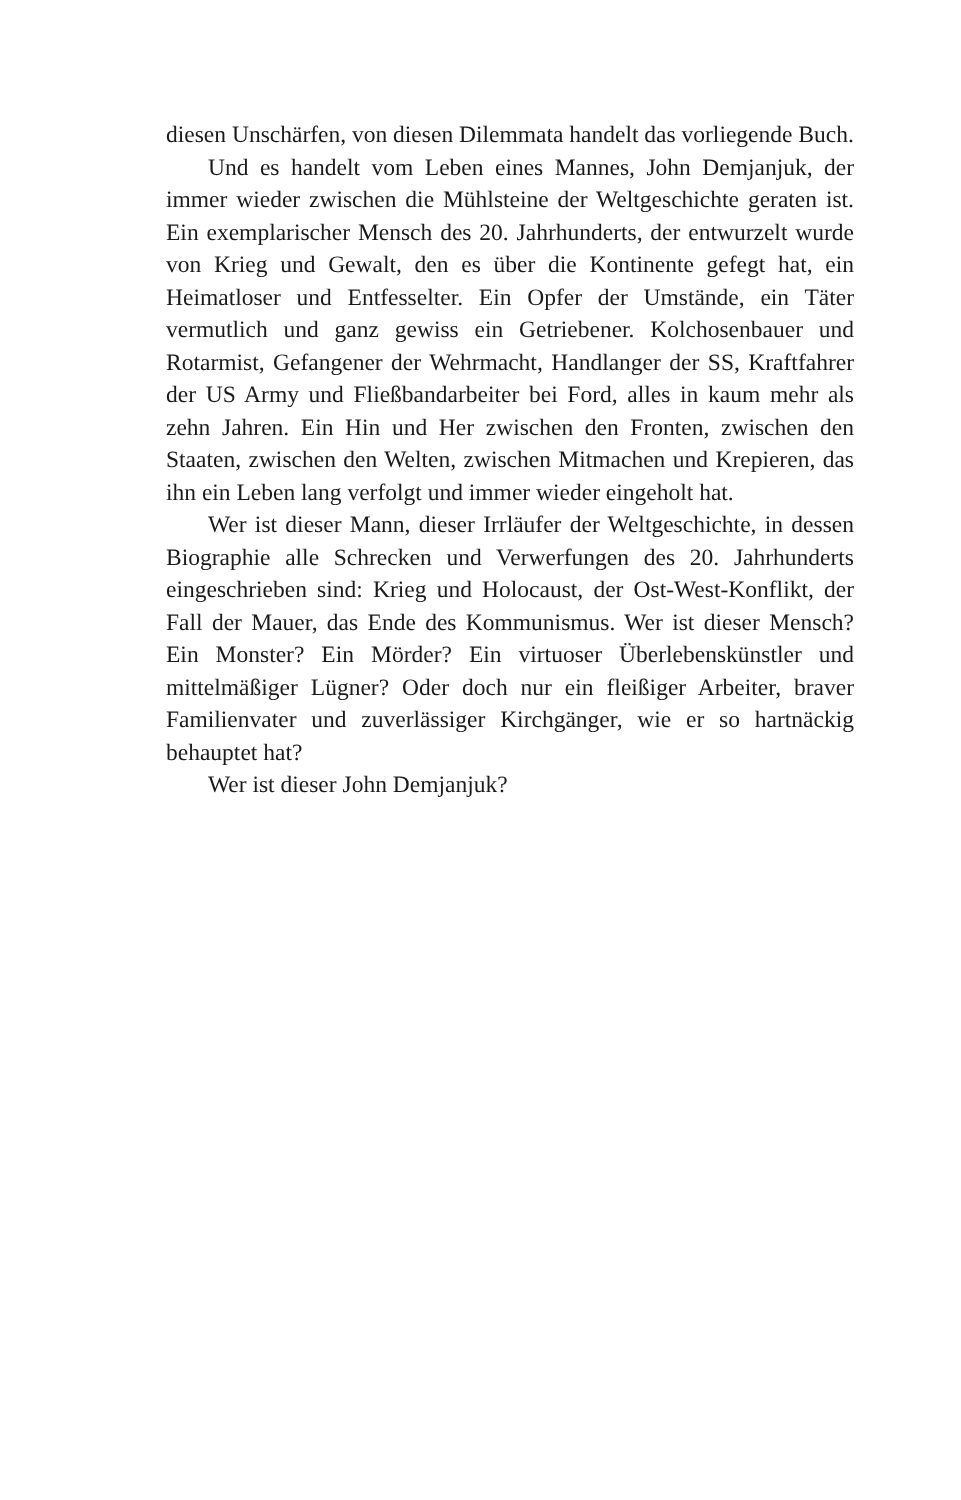diesen Unschärfen, von diesen Dilemmata handelt das vorliegende Buch.
Und es handelt vom Leben eines Mannes, John Demjanjuk, der immer wieder zwischen die Mühlsteine der Weltgeschichte geraten ist. Ein exemplarischer Mensch des 20. Jahrhunderts, der entwurzelt wurde von Krieg und Gewalt, den es über die Kontinente gefegt hat, ein Heimatloser und Entfesselter. Ein Opfer der Umstände, ein Täter vermutlich und ganz gewiss ein Getriebener. Kolchosenbauer und Rotarmist, Gefangener der Wehrmacht, Handlanger der SS, Kraftfahrer der US Army und Fließbandarbeiter bei Ford, alles in kaum mehr als zehn Jahren. Ein Hin und Her zwischen den Fronten, zwischen den Staaten, zwischen den Welten, zwischen Mitmachen und Krepieren, das ihn ein Leben lang verfolgt und immer wieder eingeholt hat.
Wer ist dieser Mann, dieser Irrläufer der Weltgeschichte, in dessen Biographie alle Schrecken und Verwerfungen des 20. Jahrhunderts eingeschrieben sind: Krieg und Holocaust, der Ost-West-Konflikt, der Fall der Mauer, das Ende des Kommunismus. Wer ist dieser Mensch? Ein Monster? Ein Mörder? Ein virtuoser Überlebenskünstler und mittelmäßiger Lügner? Oder doch nur ein fleißiger Arbeiter, braver Familienvater und zuverlässiger Kirchgänger, wie er so hartnäckig behauptet hat?
Wer ist dieser John Demjanjuk?